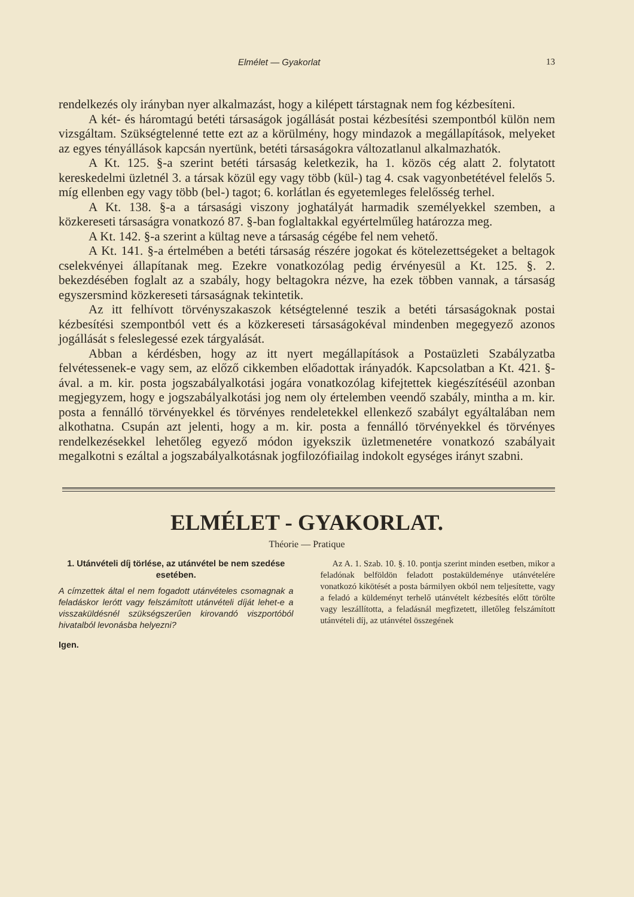Elmélet — Gyakorlat 13
rendelkezés oly irányban nyer alkalmazást, hogy a kilépett társtagnak nem fog kézbesíteni.
A két- és háromtagú betéti társaságok jogállását postai kézbesítési szempontból külön nem vizsgáltam. Szükségtelenné tette ezt az a körülmény, hogy mindazok a megállapítások, melyeket az egyes tényállások kapcsán nyertünk, betéti társaságokra változatlanul alkalmazhatók.
A Kt. 125. §-a szerint betéti társaság keletkezik, ha 1. közös cég alatt 2. folytatott kereskedelmi üzletnél 3. a társak közül egy vagy több (kül-) tag 4. csak vagyonbetétével felelős 5. míg ellenben egy vagy több (bel-) tagot; 6. korlátlan és egyetemleges felelősség terhel.
A Kt. 138. §-a a társasági viszony joghatályát harmadik személyekkel szemben, a közkereseti társaságra vonatkozó 87. §-ban foglaltakkal egyértelműleg határozza meg.
A Kt. 142. §-a szerint a kültag neve a társaság cégébe fel nem vehető.
A Kt. 141. §-a értelmében a betéti társaság részére jogokat és kötelezettségeket a beltagok cselekvényei állapítanak meg. Ezekre vonatkozólag pedig érvényesül a Kt. 125. §. 2. bekezdésében foglalt az a szabály, hogy beltagokra nézve, ha ezek többen vannak, a társaság egyszersmind közkereseti társaságnak tekintetik.
Az itt felhívott törvényszakaszok kétségtelenné teszik a betéti társaságoknak postai kézbesítési szempontból vett és a közkereseti társaságokéval mindenben megegyező azonos jogállását s feleslegessé ezek tárgyalását.
Abban a kérdésben, hogy az itt nyert megállapítások a Postaüzleti Szabályzatba felvétessenek-e vagy sem, az előző cikkemben előadottak irányadók. Kapcsolatban a Kt. 421. §-ával. a m. kir. posta jogszabályalkotási jogára vonatkozólag kifejtettek kiegészítéséül azonban megjegyzem, hogy e jogszabályalkotási jog nem oly értelemben veendő szabály, mintha a m. kir. posta a fennálló törvényekkel és törvényes rendeletekkel ellenkező szabályt egyáltalában nem alkothatna. Csupán azt jelenti, hogy a m. kir. posta a fennálló törvényekkel és törvényes rendelkezésekkel lehetőleg egyező módon igyekszik üzletmenetére vonatkozó szabályait megalkotni s ezáltal a jogszabályalkotásnak jogfilozófiailag indokolt egységes irányt szabni.
ELMÉLET - GYAKORLAT.
Théorie — Pratique
1. Utánvételi díj törlése, az utánvétel be nem szedése esetében.
A címzettek által el nem fogadott utánvételes csomagnak a feladáskor lerótt vagy felszámított utánvételi díját lehet-e a visszaküldésnél szükségszerűen kirovandó viszportóból hivatalból levonásba helyezni?
Igen.
Az A. 1. Szab. 10. §. 10. pontja szerint minden esetben, mikor a feladónak belföldön feladott postaküldeménye utánvételére vonatkozó kikötését a posta bármilyen okból nem teljesítette, vagy a feladó a küldeményt terhelő utánvételt kézbesítés előtt törölte vagy leszállította, a feladásnál megfizetett, illetőleg felszámított utánvételi díj, az utánvétel összegének